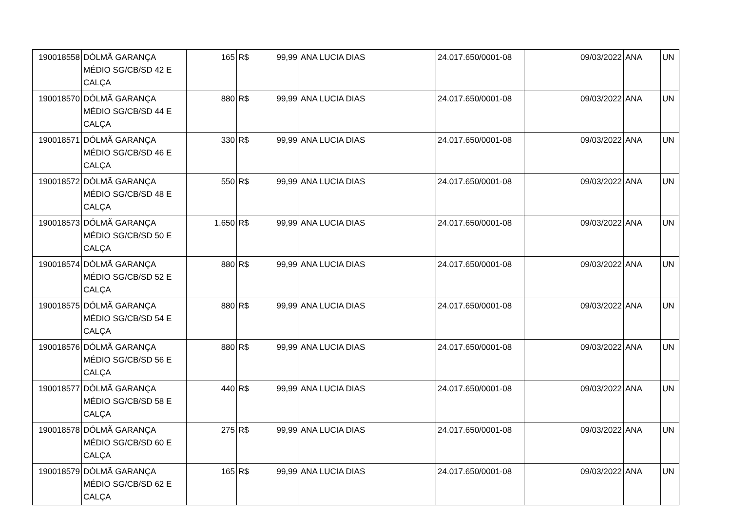| 190018558 | DÓLMÃ GARANÇA MÉDIO SG/CB/SD 42 E CALÇA | 165 | R$ | 99,99 | ANA LUCIA DIAS | 24.017.650/0001-08 | 09/03/2022 | ANA | UN |
| 190018570 | DÓLMÃ GARANÇA MÉDIO SG/CB/SD 44 E CALÇA | 880 | R$ | 99,99 | ANA LUCIA DIAS | 24.017.650/0001-08 | 09/03/2022 | ANA | UN |
| 190018571 | DÓLMÃ GARANÇA MÉDIO SG/CB/SD 46 E CALÇA | 330 | R$ | 99,99 | ANA LUCIA DIAS | 24.017.650/0001-08 | 09/03/2022 | ANA | UN |
| 190018572 | DÓLMÃ GARANÇA MÉDIO SG/CB/SD 48 E CALÇA | 550 | R$ | 99,99 | ANA LUCIA DIAS | 24.017.650/0001-08 | 09/03/2022 | ANA | UN |
| 190018573 | DÓLMÃ GARANÇA MÉDIO SG/CB/SD 50 E CALÇA | 1.650 | R$ | 99,99 | ANA LUCIA DIAS | 24.017.650/0001-08 | 09/03/2022 | ANA | UN |
| 190018574 | DÓLMÃ GARANÇA MÉDIO SG/CB/SD 52 E CALÇA | 880 | R$ | 99,99 | ANA LUCIA DIAS | 24.017.650/0001-08 | 09/03/2022 | ANA | UN |
| 190018575 | DÓLMÃ GARANÇA MÉDIO SG/CB/SD 54 E CALÇA | 880 | R$ | 99,99 | ANA LUCIA DIAS | 24.017.650/0001-08 | 09/03/2022 | ANA | UN |
| 190018576 | DÓLMÃ GARANÇA MÉDIO SG/CB/SD 56 E CALÇA | 880 | R$ | 99,99 | ANA LUCIA DIAS | 24.017.650/0001-08 | 09/03/2022 | ANA | UN |
| 190018577 | DÓLMÃ GARANÇA MÉDIO SG/CB/SD 58 E CALÇA | 440 | R$ | 99,99 | ANA LUCIA DIAS | 24.017.650/0001-08 | 09/03/2022 | ANA | UN |
| 190018578 | DÓLMÃ GARANÇA MÉDIO SG/CB/SD 60 E CALÇA | 275 | R$ | 99,99 | ANA LUCIA DIAS | 24.017.650/0001-08 | 09/03/2022 | ANA | UN |
| 190018579 | DÓLMÃ GARANÇA MÉDIO SG/CB/SD 62 E CALÇA | 165 | R$ | 99,99 | ANA LUCIA DIAS | 24.017.650/0001-08 | 09/03/2022 | ANA | UN |